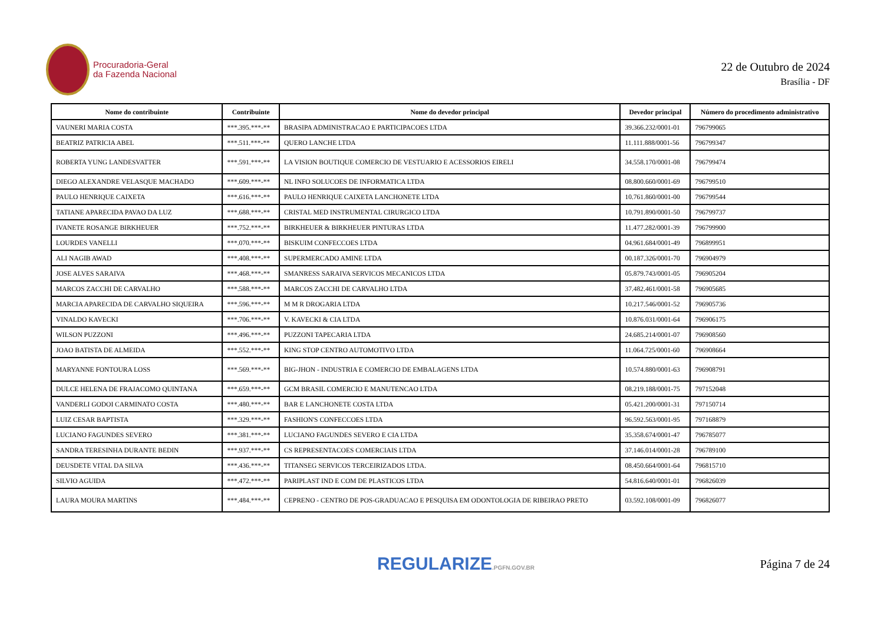Procuradoria-Geral
da Fazenda Nacional
22 de Outubro de 2024
Brasília - DF
| Nome do contribuinte | Contribuinte | Nome do devedor principal | Devedor principal | Número do procedimento administrativo |
| --- | --- | --- | --- | --- |
| VAUNERI MARIA COSTA | ***.395.***-** | BRASIPA ADMINISTRACAO E PARTICIPACOES LTDA | 39.366.232/0001-01 | 796799065 |
| BEATRIZ PATRICIA ABEL | ***.511.***-** | QUERO LANCHE LTDA | 11.111.888/0001-56 | 796799347 |
| ROBERTA YUNG LANDESVATTER | ***.591.***-** | LA VISION BOUTIQUE COMERCIO DE VESTUARIO E ACESSORIOS EIRELI | 34.558.170/0001-08 | 796799474 |
| DIEGO ALEXANDRE VELASQUE MACHADO | ***.609.***-** | NL INFO SOLUCOES DE INFORMATICA LTDA | 08.800.660/0001-69 | 796799510 |
| PAULO HENRIQUE CAIXETA | ***.616.***-** | PAULO HENRIQUE CAIXETA LANCHONETE LTDA | 10.761.860/0001-00 | 796799544 |
| TATIANE APARECIDA PAVAO DA LUZ | ***.688.***-** | CRISTAL MED INSTRUMENTAL CIRURGICO LTDA | 10.791.890/0001-50 | 796799737 |
| IVANETE ROSANGE BIRKHEUER | ***.752.***-** | BIRKHEUER & BIRKHEUER PINTURAS LTDA | 11.477.282/0001-39 | 796799900 |
| LOURDES VANELLI | ***.070.***-** | BISKUIM CONFECCOES LTDA | 04.961.684/0001-49 | 796899951 |
| ALI NAGIB AWAD | ***.408.***-** | SUPERMERCADO AMINE LTDA | 00.187.326/0001-70 | 796904979 |
| JOSE ALVES SARAIVA | ***.468.***-** | SMANRESS SARAIVA SERVICOS MECANICOS LTDA | 05.879.743/0001-05 | 796905204 |
| MARCOS ZACCHI DE CARVALHO | ***.588.***-** | MARCOS ZACCHI DE CARVALHO LTDA | 37.482.461/0001-58 | 796905685 |
| MARCIA APARECIDA DE CARVALHO SIQUEIRA | ***.596.***-** | M M R DROGARIA LTDA | 10.217.546/0001-52 | 796905736 |
| VINALDO KAVECKI | ***.706.***-** | V. KAVECKI & CIA LTDA | 10.876.031/0001-64 | 796906175 |
| WILSON PUZZONI | ***.496.***-** | PUZZONI TAPECARIA LTDA | 24.685.214/0001-07 | 796908560 |
| JOAO BATISTA DE ALMEIDA | ***.552.***-** | KING STOP CENTRO AUTOMOTIVO LTDA | 11.064.725/0001-60 | 796908664 |
| MARYANNE FONTOURA LOSS | ***.569.***-** | BIG-JHON - INDUSTRIA E COMERCIO DE EMBALAGENS LTDA | 10.574.880/0001-63 | 796908791 |
| DULCE HELENA DE FRAJACOMO QUINTANA | ***.659.***-** | GCM BRASIL COMERCIO E MANUTENCAO LTDA | 08.219.188/0001-75 | 797152048 |
| VANDERLI GODOI CARMINATO COSTA | ***.480.***-** | BAR E LANCHONETE COSTA LTDA | 05.421.200/0001-31 | 797150714 |
| LUIZ CESAR BAPTISTA | ***.329.***-** | FASHION'S CONFECCOES LTDA | 96.592.563/0001-95 | 797168879 |
| LUCIANO FAGUNDES SEVERO | ***.381.***-** | LUCIANO FAGUNDES SEVERO E CIA LTDA | 35.358.674/0001-47 | 796785077 |
| SANDRA TERESINHA DURANTE BEDIN | ***.937.***-** | CS REPRESENTACOES COMERCIAIS LTDA | 37.146.014/0001-28 | 796789100 |
| DEUSDETE VITAL DA SILVA | ***.436.***-** | TITANSEG SERVICOS TERCEIRIZADOS LTDA. | 08.450.664/0001-64 | 796815710 |
| SILVIO AGUIDA | ***.472.***-** | PARIPLAST IND E COM DE PLASTICOS LTDA | 54.816.640/0001-01 | 796826039 |
| LAURA MOURA MARTINS | ***.484.***-** | CEPRENO - CENTRO DE POS-GRADUACAO E PESQUISA EM ODONTOLOGIA DE RIBEIRAO PRETO | 03.592.108/0001-09 | 796826077 |
REGULARIZE.PGFN.GOV.BR
Página 7 de 24